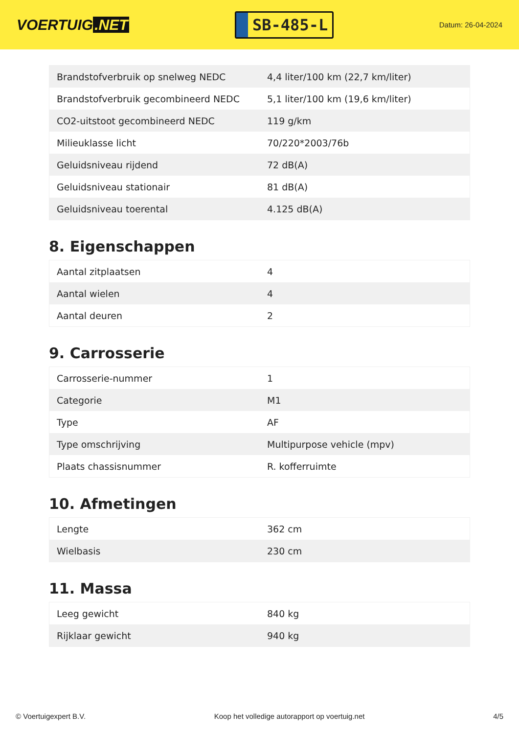VOERTUIG.NET
SB-485-L
Datum: 26-04-2024
| Brandstofverbruik op snelweg NEDC | 4,4 liter/100 km (22,7 km/liter) |
| Brandstofverbruik gecombineerd NEDC | 5,1 liter/100 km (19,6 km/liter) |
| CO2-uitstoot gecombineerd NEDC | 119 g/km |
| Milieuklasse licht | 70/220*2003/76b |
| Geluidsniveau rijdend | 72 dB(A) |
| Geluidsniveau stationair | 81 dB(A) |
| Geluidsniveau toerental | 4.125 dB(A) |
8. Eigenschappen
| Aantal zitplaatsen | 4 |
| Aantal wielen | 4 |
| Aantal deuren | 2 |
9. Carrosserie
| Carrosserie-nummer | 1 |
| Categorie | M1 |
| Type | AF |
| Type omschrijving | Multipurpose vehicle (mpv) |
| Plaats chassisnummer | R. kofferruimte |
10. Afmetingen
| Lengte | 362 cm |
| Wielbasis | 230 cm |
11. Massa
| Leeg gewicht | 840 kg |
| Rijklaar gewicht | 940 kg |
© Voertuigexpert B.V. Koop het volledige autorapport op voertuig.net 4/5